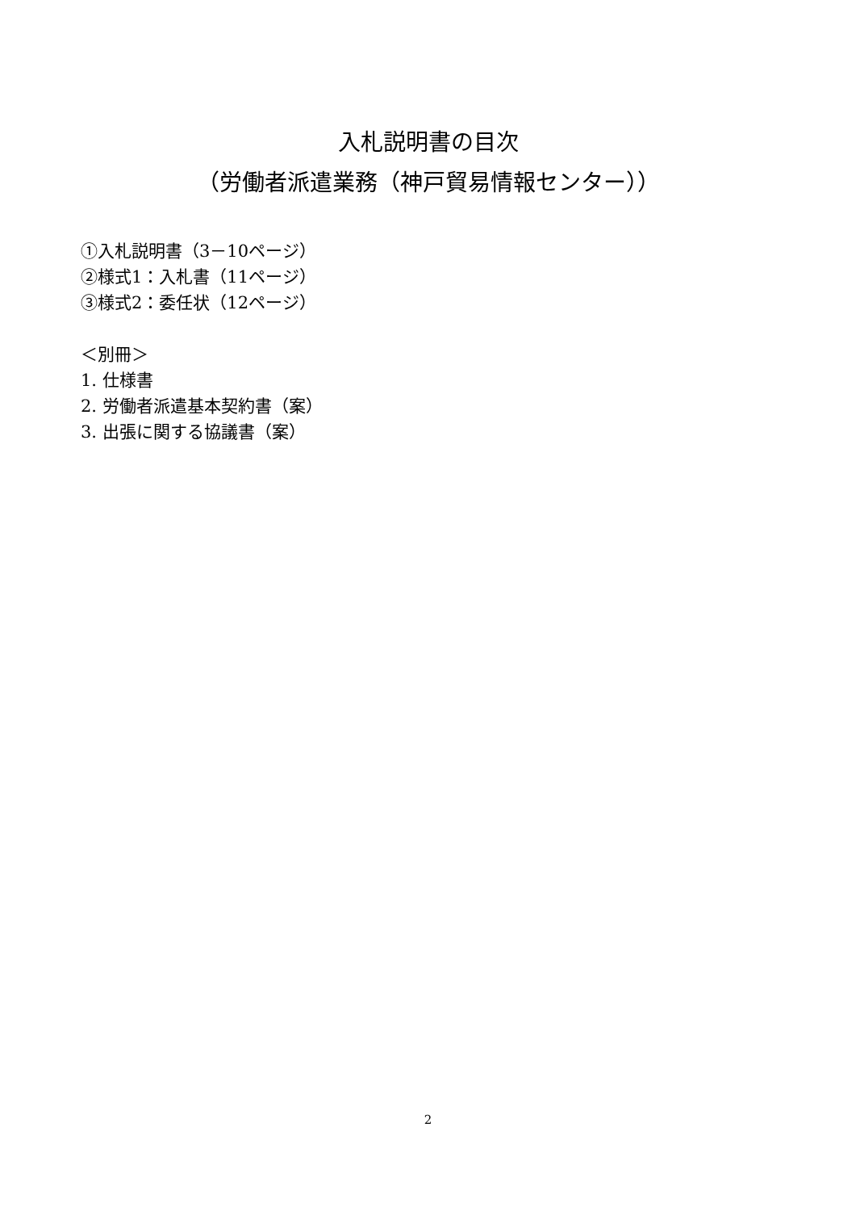入札説明書の目次
（労働者派遣業務（神戸貿易情報センター））
①入札説明書（3－10ページ）
②様式1：入札書（11ページ）
③様式2：委任状（12ページ）
＜別冊＞
1. 仕様書
2. 労働者派遣基本契約書（案）
3. 出張に関する協議書（案）
2